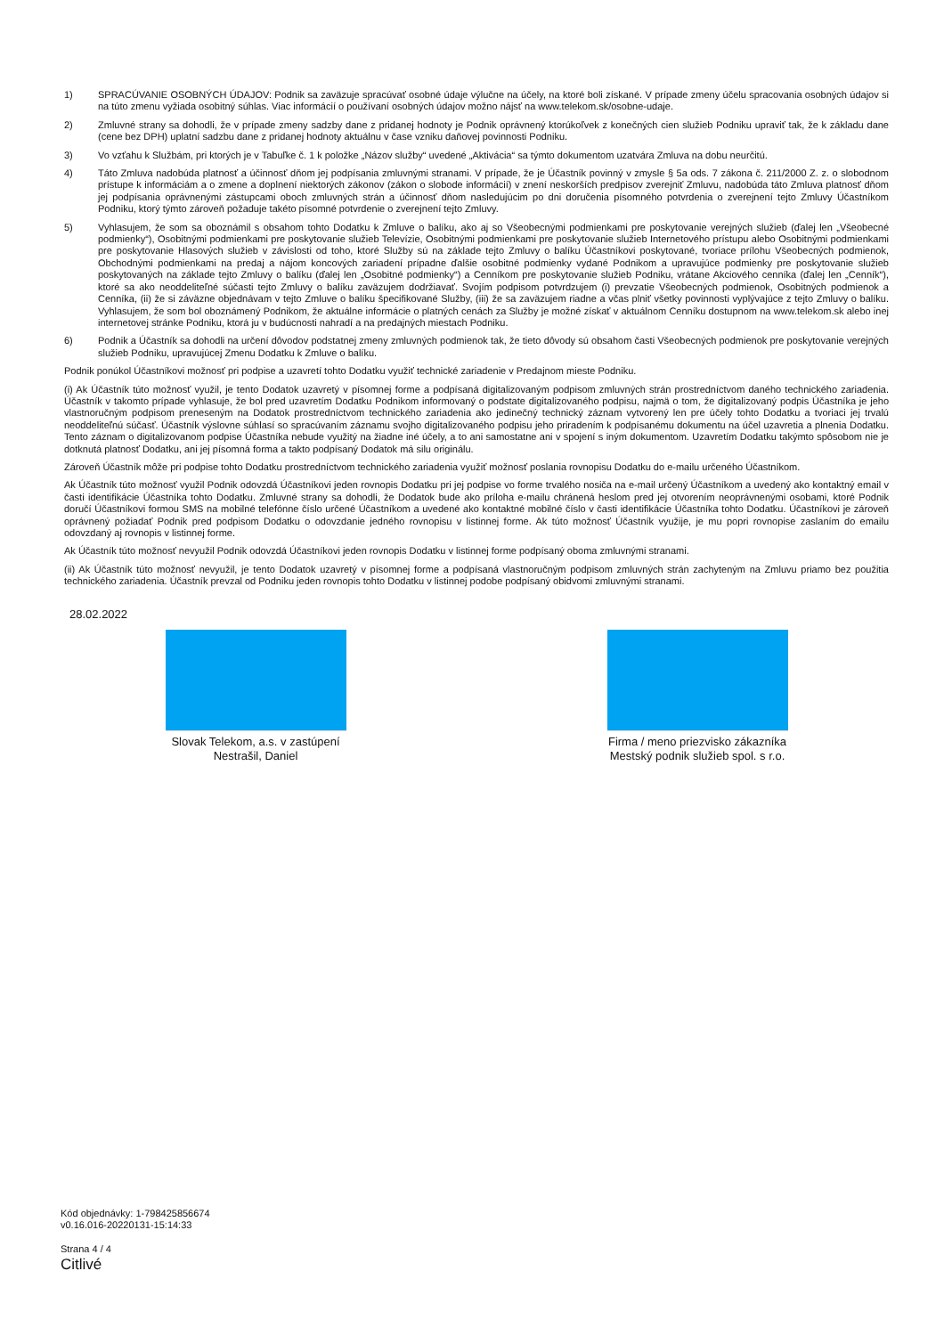1) SPRACÚVANIE OSOBNÝCH ÚDAJOV: Podnik sa zaväzuje spracúvať osobné údaje výlučne na účely, na ktoré boli získané. V prípade zmeny účelu spracovania osobných údajov si na túto zmenu vyžiada osobitný súhlas. Viac informácií o používaní osobných údajov možno nájsť na www.telekom.sk/osobne-udaje.
2) Zmluvné strany sa dohodli, že v prípade zmeny sadzby dane z pridanej hodnoty je Podnik oprávnený ktorúkoľvek z konečných cien služieb Podniku upraviť tak, že k základu dane (cene bez DPH) uplatní sadzbu dane z pridanej hodnoty aktuálnu v čase vzniku daňovej povinnosti Podniku.
3) Vo vzťahu k Službám, pri ktorých je v Tabuľke č. 1 k položke „Názov služby“ uvedené „Aktivácia“ sa týmto dokumentom uzatvára Zmluva na dobu neurčitú.
4) Táto Zmluva nadobúda platnosť a účinnosť dňom jej podpísania zmluvnými stranami. V prípade, že je Účastník povinný v zmysle § 5a ods. 7 zákona č. 211/2000 Z. z. o slobodnom prístupe k informáciám a o zmene a doplnení niektorých zákonov (zákon o slobode informácií) v znení neskorších predpisov zverejniť Zmluvu, nadobúda táto Zmluva platnosť dňom jej podpísania oprávnenými zástupcami oboch zmluvných strán a účinnosť dňom nasledujúcim po dni doručenia písomného potvrdenia o zverejnení tejto Zmluvy Účastníkom Podniku, ktorý týmto zároveň požaduje takéto písomné potvrdenie o zverejnení tejto Zmluvy.
5) Vyhlasujem, že som sa oboznámil s obsahom tohto Dodatku k Zmluve o balíku, ako aj so Všeobecnými podmienkami pre poskytovanie verejných služieb (ďalej len „Všeobecné podmienky“), Osobitnými podmienkami pre poskytovanie služieb Televízie, Osobitnými podmienkami pre poskytovanie služieb Internetového prístupu alebo Osobitnými podmienkami pre poskytovanie Hlasových služieb v závislosti od toho, ktoré Služby sú na základe tejto Zmluvy o balíku Účastníkovi poskytované, tvoriace prílohu Všeobecných podmienok, Obchodnými podmienkami na predaj a nájom koncových zariadení prípadne ďalšie osobitné podmienky vydané Podnikom a upravujúce podmienky pre poskytovanie služieb poskytovaných na základe tejto Zmluvy o balíku (ďalej len „Osobitné podmienky“) a Cenníkom pre poskytovanie služieb Podniku, vrátane Akciového cenníka (ďalej len „Cenník“), ktoré sa ako neoddeliteľné súčasti tejto Zmluvy o balíku zaväzujem dodržiavať. Svojím podpisom potvrdzujem (i) prevzatie Všeobecných podmienok, Osobitných podmienok a Cenníka, (ii) že si záväzne objednávam v tejto Zmluve o balíku špecifikované Služby, (iii) že sa zaväzujem riadne a včas plniť všetky povinnosti vyplývajúce z tejto Zmluvy o balíku. Vyhlasujem, že som bol oboznámený Podnikom, že aktuálne informácie o platných cenách za Služby je možné získať v aktuálnom Cenníku dostupnom na www.telekom.sk alebo inej internetovej stránke Podniku, ktorá ju v budúcnosti nahradí a na predajných miestach Podniku.
6) Podnik a Účastník sa dohodli na určení dôvodov podstatnej zmeny zmluvných podmienok tak, že tieto dôvody sú obsahom časti Všeobecných podmienok pre poskytovanie verejných služieb Podniku, upravujúcej Zmenu Dodatku k Zmluve o balíku.
Podnik ponúkol Účastníkovi možnosť pri podpise a uzavretí tohto Dodatku využiť technické zariadenie v Predajnom mieste Podniku.
(i) Ak Účastník túto možnosť využil, je tento Dodatok uzavretý v písomnej forme a podpísaná digitalizovaným podpisom zmluvných strán prostredníctvom daného technického zariadenia. Účastník v takomto prípade vyhlasuje, že bol pred uzavretím Dodatku Podnikom informovaný o podstate digitalizovaného podpisu, najmä o tom, že digitalizovaný podpis Účastníka je jeho vlastnoručným podpisom preneseným na Dodatok prostredníctvom technického zariadenia ako jedinečný technický záznam vytvorený len pre účely tohto Dodatku a tvoriaci jej trvalú neoddeliteľnú súčasť. Účastník výslovne súhlasí so spracúvaním záznamu svojho digitalizovaného podpisu jeho priradením k podpísanému dokumentu na účel uzavretia a plnenia Dodatku. Tento záznam o digitalizovanom podpise Účastníka nebude využitý na žiadne iné účely, a to ani samostatne ani v spojení s iným dokumentom. Uzavretím Dodatku takýmto spôsobom nie je dotknutá platnosť Dodatku, ani jej písomná forma a takto podpísaný Dodatok má silu originálu.
Zároveň Účastník môže pri podpise tohto Dodatku prostredníctvom technického zariadenia využiť možnosť poslania rovnopisu Dodatku do e-mailu určeného Účastníkom.
Ak Účastník túto možnosť využil Podnik odovzdá Účastníkovi jeden rovnopis Dodatku pri jej podpise vo forme trvalého nosiča na e-mail určený Účastníkom a uvedený ako kontaktný email v časti identifikácie Účastníka tohto Dodatku. Zmluvné strany sa dohodli, že Dodatok bude ako príloha e-mailu chránená heslom pred jej otvorením neoprávnenými osobami, ktoré Podnik doručí Účastníkovi formou SMS na mobilné telefónne číslo určené Účastníkom a uvedené ako kontaktné mobilné číslo v časti identifikácie Účastníka tohto Dodatku. Účastníkovi je zároveň oprávnený požiadať Podnik pred podpisom Dodatku o odovzdanie jedného rovnopisu v listinnej forme. Ak túto možnosť Účastník využije, je mu popri rovnopise zaslaním do emailu odovzdaný aj rovnopis v listinnej forme.
Ak Účastník túto možnosť nevyužil Podnik odovzdá Účastníkovi jeden rovnopis Dodatku v listinnej forme podpísaný oboma zmluvnými stranami.
(ii) Ak Účastník túto možnosť nevyužil, je tento Dodatok uzavretý v písomnej forme a podpísaná vlastnoručným podpisom zmluvných strán zachyteným na Zmluvu priamo bez použitia technického zariadenia. Účastník prevzal od Podniku jeden rovnopis tohto Dodatku v listinnej podobe podpísaný obidvomi zmluvnými stranami.
28.02.2022
Slovak Telekom, a.s. v zastúpení
Nestrašil, Daniel
Firma / meno priezvisko zákazníka
Mestský podnik služieb spol. s r.o.
Kód objednávky: 1-798425856674
v0.16.016-20220131-15:14:33
Strana 4 / 4
Citlivé